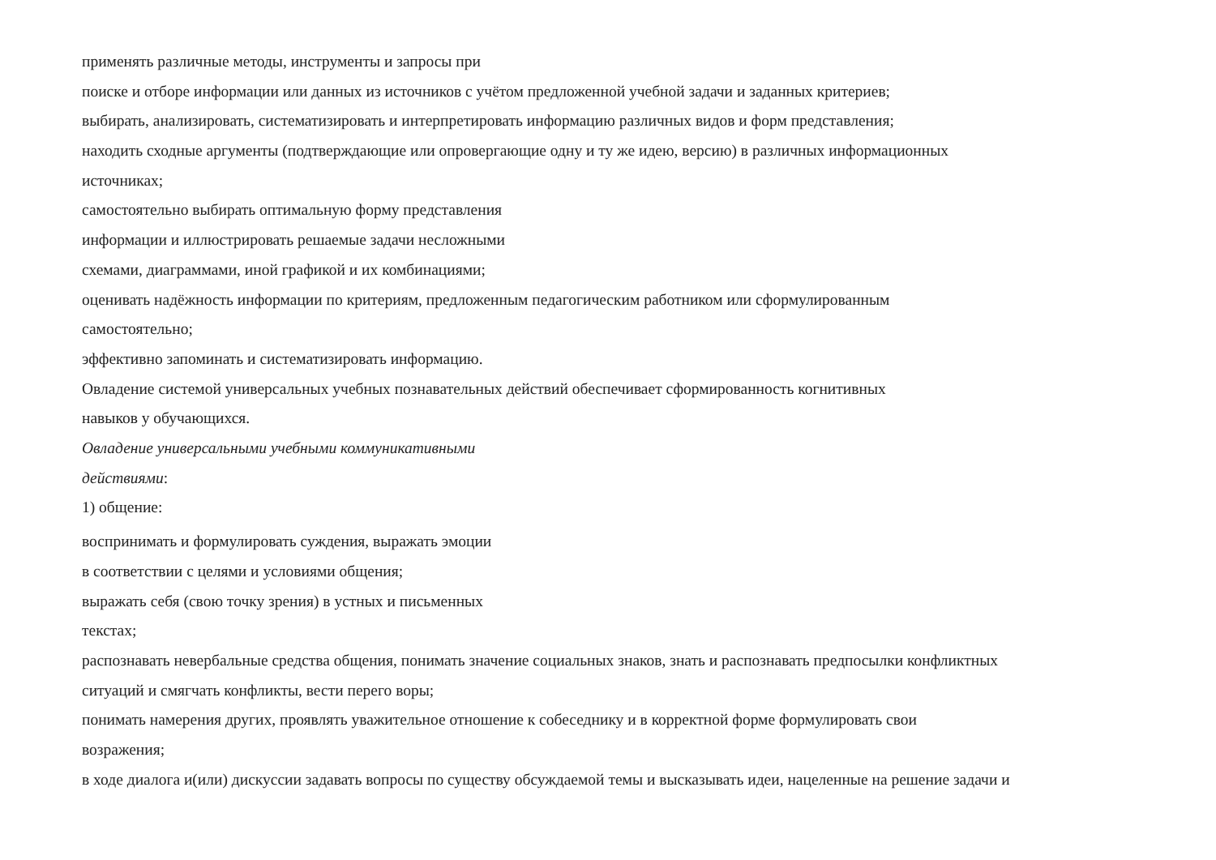применять различные методы, инструменты и запросы при
поиске и отборе информации или данных из источников с учётом предложенной учебной задачи и заданных критериев;
выбирать, анализировать, систематизировать и интерпретировать информацию различных видов и форм представления;
находить сходные аргументы (подтверждающие или опровергающие одну и ту же идею, версию) в различных информационных
источниках;
самостоятельно выбирать оптимальную форму представления
информации и иллюстрировать решаемые задачи несложными
схемами, диаграммами, иной графикой и их комбинациями;
оценивать надёжность информации по критериям, предложенным педагогическим работником или сформулированным
самостоятельно;
эффективно запоминать и систематизировать информацию.
Овладение системой универсальных учебных познавательных действий обеспечивает сформированность когнитивных
навыков у обучающихся.
Овладение универсальными учебными коммуникативными
действиями:
1) общение:
воспринимать и формулировать суждения, выражать эмоции
в соответствии с целями и условиями общения;
выражать себя (свою точку зрения) в устных и письменных
текстах;
распознавать невербальные средства общения, понимать значение социальных знаков, знать и распознавать предпосылки конфликтных
ситуаций и смягчать конфликты, вести перего воры;
понимать намерения других, проявлять уважительное отношение к собеседнику и в корректной форме формулировать свои
возражения;
в ходе диалога и(или) дискуссии задавать вопросы по существу обсуждаемой темы и высказывать идеи, нацеленные на решение задачи и